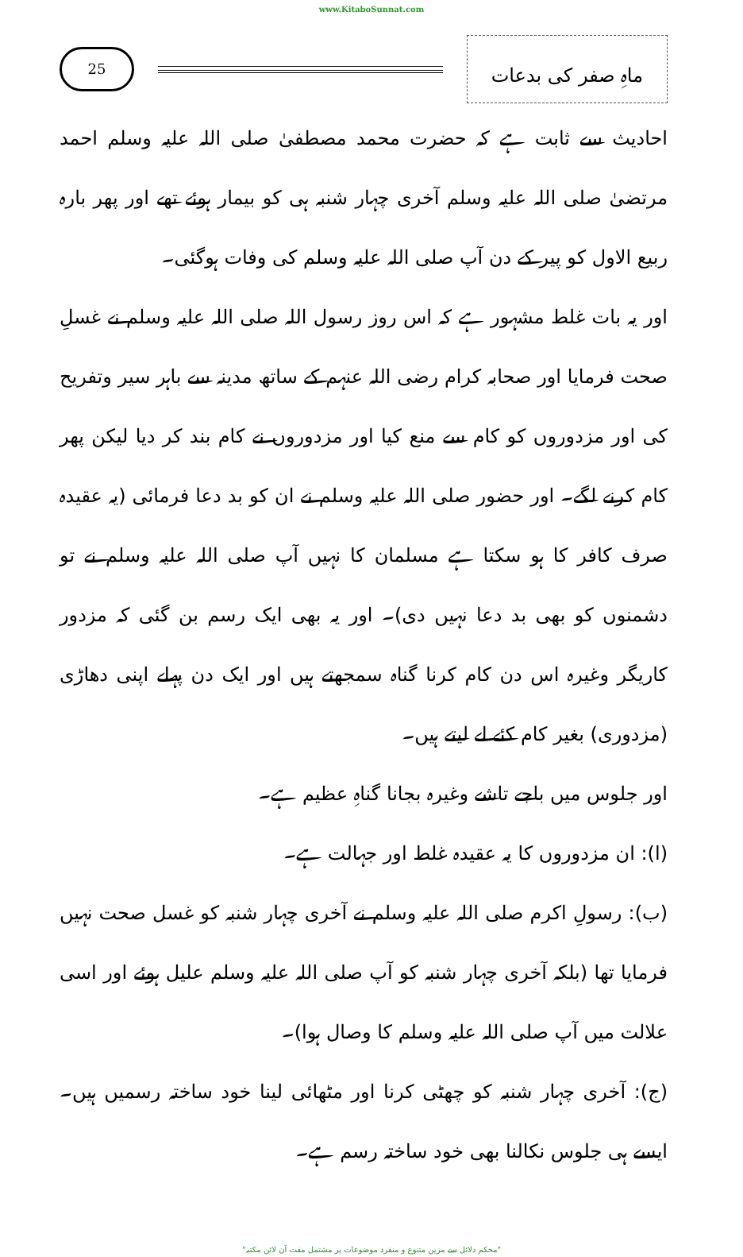www.KitaboSunnat.com
25
ماہِ صفر کی بدعات
احادیث سے ثابت ہے کہ حضرت محمد مصطفیٰ صلی اللہ علیہ وسلم احمد مرتضیٰ صلی اللہ علیہ وسلم آخری چہار شنبہ ہی کو بیمار ہوئے تھے اور پھر بارہ ربیع الاول کو پیر کے دن آپ صلی اللہ علیہ وسلم کی وفات ہوگئی۔
اور یہ بات غلط مشہور ہے کہ اس روز رسول اللہ صلی اللہ علیہ وسلم نے غسلِ صحت فرمایا اور صحابہ کرام رضی اللہ عنہم کے ساتھ مدینہ سے باہر سیر وتفریح کی اور مزدوروں کو کام سے منع کیا اور مزدوروں نے کام بند کر دیا لیکن پھر کام کرنے لگے۔ اور حضور صلی اللہ علیہ وسلم نے ان کو بد دعا فرمائی (یہ عقیدہ صرف کافر کا ہو سکتا ہے مسلمان کا نہیں آپ صلی اللہ علیہ وسلم نے تو دشمنوں کو بھی بد دعا نہیں دی)۔ اور یہ بھی ایک رسم بن گئی کہ مزدور کاریگر وغیرہ اس دن کام کرنا گناہ سمجھتے ہیں اور ایک دن پہلے اپنی دھاڑی (مزدوری) بغیر کام کئے لے لیتے ہیں۔
اور جلوس میں باجے تاشے وغیرہ بجانا گناہِ عظیم ہے۔
(ا): ان مزدوروں کا یہ عقیدہ غلط اور جہالت ہے۔
(ب): رسولِ اکرم صلی اللہ علیہ وسلم نے آخری چہار شنبہ کو غسل صحت نہیں فرمایا تھا (بلکہ آخری چہار شنبہ کو آپ صلی اللہ علیہ وسلم علیل ہوئے اور اسی علالت میں آپ صلی اللہ علیہ وسلم کا وصال ہوا)۔
(ج): آخری چہار شنبہ کو چھٹی کرنا اور مٹھائی لینا خود ساختہ رسمیں ہیں۔ ایسے ہی جلوس نکالنا بھی خود ساختہ رسم ہے۔
"محکم دلائل سے مزین متنوع و منفرد موضوعات پر مشتمل مفت آن لائن مکتبہ"